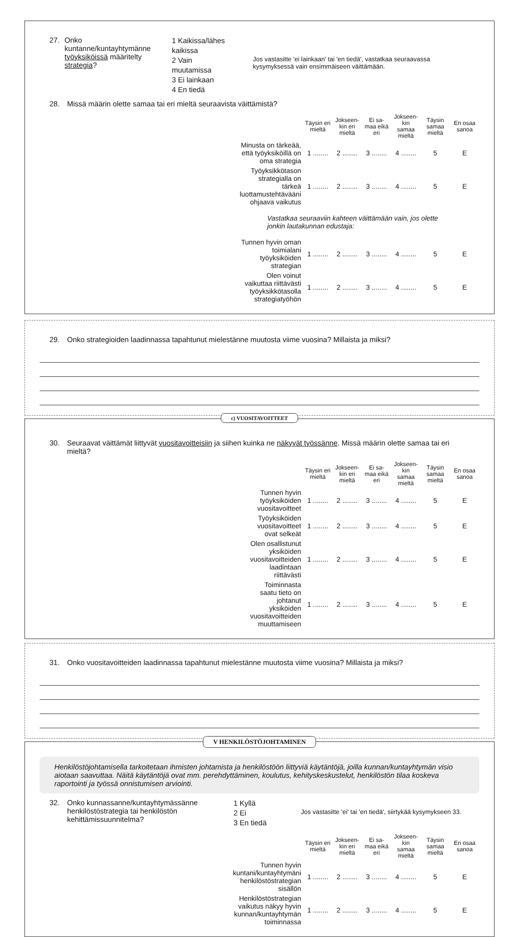27.
Onko kuntanne/kuntayhtymänne työyksiköissä määritelty strategia?
1 Kaikissa/lähes kaikissa
2 Vain muutamissa
3 Ei lainkaan
4 En tiedä
Jos vastasitte 'ei lainkaan' tai 'en tiedä', vastatkaa seuraavassa kysymyksessä vain ensimmäiseen väittämään.
28.
Missä määrin olette samaa tai eri mieltä seuraavista väittämistä?
| | Täysin eri mieltä | Jokseen-kin eri mieltä | Ei sa-maa eikä eri | Jokseen-kin samaa mieltä | Täysin samaa mieltä | En osaa sanoa |
| --- | --- | --- | --- | --- | --- | --- |
| Minusta on tärkeää, että työyksiköillä on oma strategia | 1 ........ | 2 ........ | 3 ........ | 4 ........ | 5 | E |
| Työyksikkötason strategialla on tärkeä luottamustehtävääni ohjaava vaikutus | 1 ........ | 2 ........ | 3 ........ | 4 ........ | 5 | E |
| Vastatkaa seuraaviin kahteen väittämään vain, jos olette jonkin lautakunnan edustaja: | | | | | | |
| Tunnen hyvin oman toimialani työyksiköiden strategian | 1 ........ | 2 ........ | 3 ........ | 4 ........ | 5 | E |
| Olen voinut vaikuttaa riittävästi työyksikkötasolla strategiatyöhön | 1 ........ | 2 ........ | 3 ........ | 4 ........ | 5 | E |
29.
Onko strategioiden laadinnassa tapahtunut mielestänne muutosta viime vuosina? Millaista ja miksi?
c) VUOSITAVOITTEET
30.
Seuraavat väittämät liittyvät vuositavoitteisiin ja siihen kuinka ne näkyvät työssänne. Missä määrin olette samaa tai eri mieltä?
| | Täysin eri mieltä | Jokseen-kin eri mieltä | Ei sa-maa eikä eri | Jokseen-kin samaa mieltä | Täysin samaa mieltä | En osaa sanoa |
| --- | --- | --- | --- | --- | --- | --- |
| Tunnen hyvin työyksiköiden vuositavoitteet | 1 ........ | 2 ........ | 3 ........ | 4 ........ | 5 | E |
| Työyksiköiden vuositavoitteet ovat selkeät | 1 ........ | 2 ........ | 3 ........ | 4 ........ | 5 | E |
| Olen osallistunut yksiköiden vuositavoitteiden laadintaan riittävästi | 1 ........ | 2 ........ | 3 ........ | 4 ........ | 5 | E |
| Toiminnasta saatu tieto on johtanut yksiköiden vuositavoitteiden muuttamiseen | 1 ........ | 2 ........ | 3 ........ | 4 ........ | 5 | E |
31.
Onko vuositavoitteiden laadinnassa tapahtunut mielestänne muutosta viime vuosina? Millaista ja miksi?
V HENKILÖSTÖJOHTAMINEN
Henkilöstöjohtamisella tarkoitetaan ihmisten johtamista ja henkilöstöön liittyviä käytäntöjä, joilla kunnan/kuntayhtymän visio aiotaan saavuttaa. Näitä käytäntöjä ovat mm. perehdyttäminen, koulutus, kehityskeskustelut, henkilöstön tilaa koskeva raportointi ja työssä onnistumisen arviointi.
32.
Onko kunnassanne/kuntayhtymässänne henkilöstöstrategia tai henkilöstön kehittämissuunnitelma?
1 Kyllä
2 Ei
3 En tiedä
Jos vastasitte 'ei' tai 'en tiedä', siirtykää kysymykseen 33.
| | Täysin eri mieltä | Jokseen-kin eri mieltä | Ei sa-maa eikä eri | Jokseen-kin samaa mieltä | Täysin samaa mieltä | En osaa sanoa |
| --- | --- | --- | --- | --- | --- | --- |
| Tunnen hyvin kuntani/kuntayhtymäni henkilöstöstrategian sisällön | 1 ........ | 2 ........ | 3 ........ | 4 ........ | 5 | E |
| Henkilöstöstrategian vaikutus näkyy hyvin kunnan/kuntayhtymän toiminnassa | 1 ........ | 2 ........ | 3 ........ | 4 ........ | 5 | E |